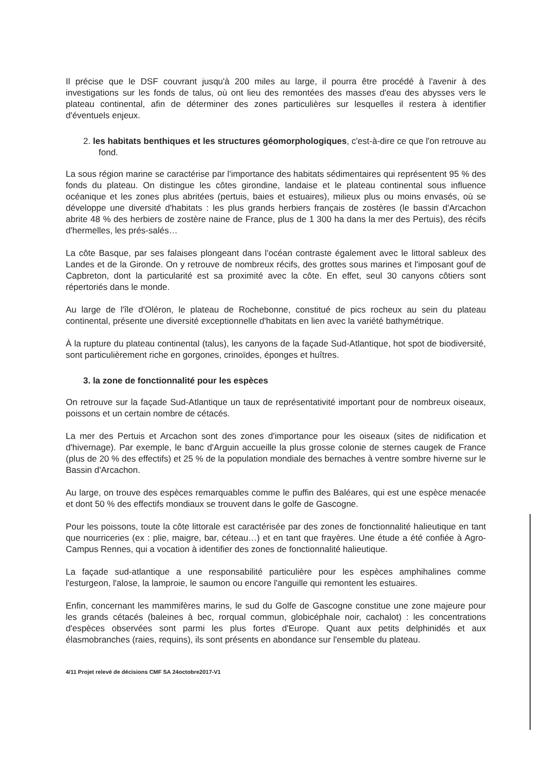Il précise que le DSF couvrant jusqu'à 200 miles au large, il pourra être procédé à l'avenir à des investigations sur les fonds de talus, où ont lieu des remontées des masses d'eau des abysses vers le plateau continental, afin de déterminer des zones particulières sur lesquelles il restera à identifier d'éventuels enjeux.
2. les habitats benthiques et les structures géomorphologiques, c'est-à-dire ce que l'on retrouve au fond.
La sous région marine se caractérise par l'importance des habitats sédimentaires qui représentent 95 % des fonds du plateau. On distingue les côtes girondine, landaise et le plateau continental sous influence océanique et les zones plus abritées (pertuis, baies et estuaires), milieux plus ou moins envasés, où se développe une diversité d'habitats : les plus grands herbiers français de zostères (le bassin d'Arcachon abrite 48 % des herbiers de zostère naine de France, plus de 1 300 ha dans la mer des Pertuis), des récifs d'hermelles, les prés-salés…
La côte Basque, par ses falaises plongeant dans l'océan contraste également avec le littoral sableux des Landes et de la Gironde. On y retrouve de nombreux récifs, des grottes sous marines et l'imposant gouf de Capbreton, dont la particularité est sa proximité avec la côte. En effet, seul 30 canyons côtiers sont répertoriés dans le monde.
Au large de l'île d'Oléron, le plateau de Rochebonne, constitué de pics rocheux au sein du plateau continental, présente une diversité exceptionnelle d'habitats en lien avec la variété bathymétrique.
À la rupture du plateau continental (talus), les canyons de la façade Sud-Atlantique, hot spot de biodiversité, sont particulièrement riche en gorgones, crinoïdes, éponges et huîtres.
3. la zone de fonctionnalité pour les espèces
On retrouve sur la façade Sud-Atlantique un taux de représentativité important pour de nombreux oiseaux, poissons et un certain nombre de cétacés.
La mer des Pertuis et Arcachon sont des zones d'importance pour les oiseaux (sites de nidification et d'hivernage). Par exemple, le banc d'Arguin accueille la plus grosse colonie de sternes caugek de France (plus de 20 % des effectifs) et 25 % de la population mondiale des bernaches à ventre sombre hiverne sur le Bassin d'Arcachon.
Au large, on trouve des espèces remarquables comme le puffin des Baléares, qui est une espèce menacée et dont 50 % des effectifs mondiaux se trouvent dans le golfe de Gascogne.
Pour les poissons, toute la côte littorale est caractérisée par des zones de fonctionnalité halieutique en tant que nourriceries (ex : plie, maigre, bar, céteau…) et en tant que frayères. Une étude a été confiée à Agro-Campus Rennes, qui a vocation à identifier des zones de fonctionnalité halieutique.
La façade sud-atlantique a une responsabilité particulière pour les espèces amphihalines comme l'esturgeon, l'alose, la lamproie, le saumon ou encore l'anguille qui remontent les estuaires.
Enfin, concernant les mammifères marins, le sud du Golfe de Gascogne constitue une zone majeure pour les grands cétacés (baleines à bec, rorqual commun, globicéphale noir, cachalot) : les concentrations d'espèces observées sont parmi les plus fortes d'Europe. Quant aux petits delphinidés et aux élasmobranches (raies, requins), ils sont présents en abondance sur l'ensemble du plateau.
4/11 Projet relevé de décisions CMF SA 24octobre2017-V1